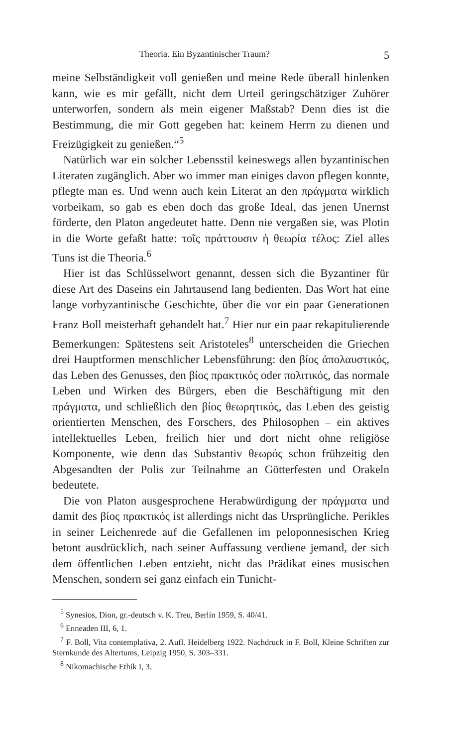Theoria. Ein Byzantinischer Traum? 5
meine Selbständigkeit voll genießen und meine Rede überall hinlenken kann, wie es mir gefällt, nicht dem Urteil geringschätziger Zuhörer unterworfen, sondern als mein eigener Maßstab? Denn dies ist die Bestimmung, die mir Gott gegeben hat: keinem Herrn zu dienen und Freizügigkeit zu genießen.“<sup>5</sup>
Natürlich war ein solcher Lebensstil keineswegs allen byzantinischen Literaten zugänglich. Aber wo immer man einiges davon pflegen konnte, pflegte man es. Und wenn auch kein Literat an den πράγματα wirklich vorbeikam, so gab es eben doch das große Ideal, das jenen Unernst förderte, den Platon angedeutet hatte. Denn nie vergaßen sie, was Plotin in die Worte gefaßt hatte: τοῖς πράττουσιν ἡ θεωρία τέλος: Ziel alles Tuns ist die Theoria.<sup>6</sup>
Hier ist das Schlüsselwort genannt, dessen sich die Byzantiner für diese Art des Daseins ein Jahrtausend lang bedienten. Das Wort hat eine lange vorbyzantinische Geschichte, über die vor ein paar Generationen Franz Boll meisterhaft gehandelt hat.<sup>7</sup> Hier nur ein paar rekapitulierende Bemerkungen: Spätestens seit Aristoteles<sup>8</sup> unterscheiden die Griechen drei Hauptformen menschlicher Lebensführung: den βίος ἀπολαυστικός, das Leben des Genusses, den βίος πρακτικός oder πολιτικός, das normale Leben und Wirken des Bürgers, eben die Beschäftigung mit den πράγματα, und schließlich den βίος θεωρητικός, das Leben des geistig orientierten Menschen, des Forschers, des Philosophen – ein aktives intellektuelles Leben, freilich hier und dort nicht ohne religiöse Komponente, wie denn das Substantiv θεωρός schon frühzeitig den Abgesandten der Polis zur Teilnahme an Götterfesten und Orakeln bedeutete.
Die von Platon ausgesprochene Herabwürdigung der πράγματα und damit des βίος πρακτικός ist allerdings nicht das Ursprüngliche. Perikles in seiner Leichenrede auf die Gefallenen im peloponnesischen Krieg betont ausdrücklich, nach seiner Auffassung verdiene jemand, der sich dem öffentlichen Leben entzieht, nicht das Prädikat eines musischen Menschen, sondern sei ganz einfach ein Tunicht-
<sup>5</sup> Synesios, Dion, gr.-deutsch v. K. Treu, Berlin 1959, S. 40/41.
<sup>6</sup> Enneaden III, 6, 1.
<sup>7</sup> F. Boll, Vita contemplativa, 2. Aufl. Heidelberg 1922. Nachdruck in F. Boll, Kleine Schriften zur Sternkunde des Altertums, Leipzig 1950, S. 303–331.
<sup>8</sup> Nikomachische Ethik I, 3.